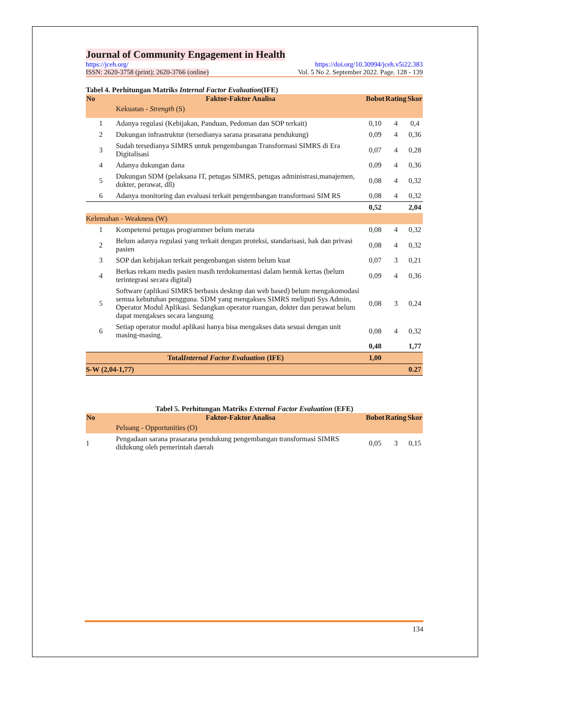Journal of Community Engagement in Health
https://jceh.org/ https://doi.org/10.30994/jceh.v5i22.383
ISSN: 2620-3758 (print); 2620-3766 (online) Vol. 5 No 2. September 2022. Page. 128 - 139
Tabel 4. Perhitungan Matriks Internal Factor Evaluation(IFE)
| No | Faktor-Faktor Analisa | Bobot | Rating | Skor |
| --- | --- | --- | --- | --- |
| | Kekuatan - Strength (S) | | | |
| 1 | Adanya regulasi (Kebijakan, Panduan, Pedoman dan SOP terkait) | 0,10 | 4 | 0,4 |
| 2 | Dukungan infrastruktur (tersedianya sarana prasarana pendukung) | 0,09 | 4 | 0,36 |
| 3 | Sudah tersedianya SIMRS untuk pengembangan Transformasi SIMRS di Era Digitalisasi | 0,07 | 4 | 0,28 |
| 4 | Adanya dukungan dana | 0,09 | 4 | 0,36 |
| 5 | Dukungan SDM (pelaksana IT, petugas SIMRS, petugas administrasi,manajemen, dokter, perawat, dll) | 0,08 | 4 | 0,32 |
| 6 | Adanya monitoring dan evaluasi terkait pengembangan transformasi SIM RS | 0,08 | 4 | 0,32 |
| | | 0,52 | | 2,04 |
| Kelemahan - Weakness (W) | | | | |
| 1 | Kompetensi petugas programmer belum merata | 0,08 | 4 | 0,32 |
| 2 | Belum adanya regulasi yang terkait dengan proteksi, standarisasi, hak dan privasi pasien | 0,08 | 4 | 0,32 |
| 3 | SOP dan kebijakan terkait pengenbangan sistem belum kuat | 0,07 | 3 | 0,21 |
| 4 | Berkas rekam medis pasien masih terdokumentasi dalam bentuk kertas (belum terintegrasi secara digital) | 0,09 | 4 | 0,36 |
| 5 | Software (aplikasi SIMRS berbasis desktop dan web based) belum mengakomodasi semua kebutuhan pengguna. SDM yang mengakses SIMRS meliputi Sys Admin, Operator Modul Aplikasi. Sedangkan operator ruangan, dokter dan perawat belum dapat mengakses secara langsung | 0,08 | 3 | 0,24 |
| 6 | Setiap operator modul aplikasi hanya bisa mengakses data sesuai dengan unit masing-masing. | 0,08 | 4 | 0,32 |
| | | 0,48 | | 1,77 |
| Total Internal Factor Evaluation (IFE) | | 1,00 | | |
| S-W (2,04-1,77) | | | | 0.27 |
Tabel 5. Perhitungan Matriks External Factor Evaluation (EFE)
| No | Faktor-Faktor Analisa | Bobot | Rating | Skor |
| --- | --- | --- | --- | --- |
| | Peluang - Opportunities (O) | | | |
| 1 | Pengadaan sarana prasarana pendukung pengembangan transformasi SIMRS didukung oleh pemerintah daerah | 0,05 | 3 | 0,15 |
134